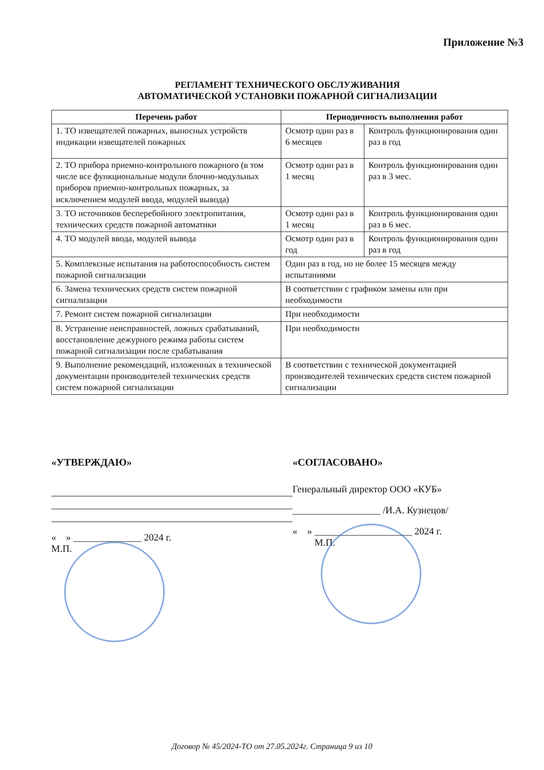Приложение №3
РЕГЛАМЕНТ ТЕХНИЧЕСКОГО ОБСЛУЖИВАНИЯ
АВТОМАТИЧЕСКОЙ УСТАНОВКИ ПОЖАРНОЙ СИГНАЛИЗАЦИИ
| Перечень работ | Периодичность выполнения работ | |
| --- | --- | --- |
| 1. ТО извещателей пожарных, выносных устройств индикации извещателей пожарных | Осмотр один раз в 6 месяцев | Контроль функционирования один раз в год |
| 2. ТО прибора приемно-контрольного пожарного (в том числе все функциональные модули блочно-модульных приборов приемно-контрольных пожарных, за исключением модулей ввода, модулей вывода) | Осмотр один раз в 1 месяц | Контроль функционирования один раз в 3 мес. |
| 3. ТО источников бесперебойного электропитания, технических средств пожарной автоматики | Осмотр один раз в 1 месяц | Контроль функционирования один раз в 6 мес. |
| 4. ТО модулей ввода, модулей вывода | Осмотр один раз в год | Контроль функционирования один раз в год |
| 5. Комплексные испытания на работоспособность систем пожарной сигнализации | Один раз в год, но не более 15 месяцев между испытаниями | |
| 6. Замена технических средств систем пожарной сигнализации | В соответствии с графиком замены или при необходимости | |
| 7. Ремонт систем пожарной сигнализации | При необходимости | |
| 8. Устранение неисправностей, ложных срабатываний, восстановление дежурного режима работы систем пожарной сигнализации после срабатывания | При необходимости | |
| 9. Выполнение рекомендаций, изложенных в технической документации производителей технических средств систем пожарной сигнализации | В соответствии с технической документацией производителей технических средств систем пожарной сигнализации | |
«УТВЕРЖДАЮ»
« » ______________ 2024 г.
М.П.
«СОГЛАСОВАНО»
Генеральный директор ООО «КУБ»
__________________ /И.А. Кузнецов/
« » ____________________ 2024 г.
М.П.
Договор № 45/2024-ТО от 27.05.2024г. Страница 9 из 10